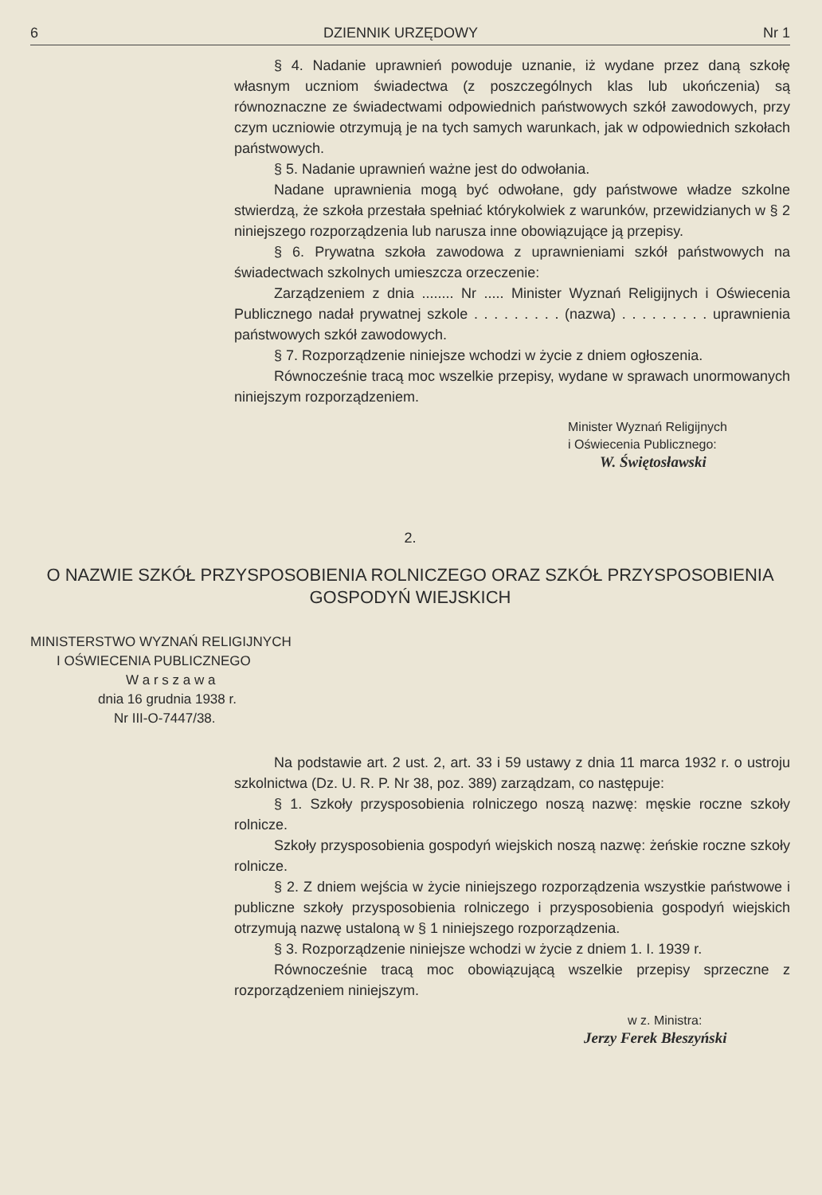6 DZIENNIK URZĘDOWY Nr 1
§ 4. Nadanie uprawnień powoduje uznanie, iż wydane przez daną szkołę własnym uczniom świadectwa (z poszczególnych klas lub ukończenia) są równoznaczne ze świadectwami odpowiednich państwowych szkół zawodowych, przy czym uczniowie otrzymują je na tych samych warunkach, jak w odpowiednich szkołach państwowych.
§ 5. Nadanie uprawnień ważne jest do odwołania.
Nadane uprawnienia mogą być odwołane, gdy państwowe władze szkolne stwierdzą, że szkoła przestała spełniać którykolwiek z warunków, przewidzianych w § 2 niniejszego rozporządzenia lub narusza inne obowiązujące ją przepisy.
§ 6. Prywatna szkoła zawodowa z uprawnieniami szkół państwowych na świadectwach szkolnych umieszcza orzeczenie:
Zarządzeniem z dnia ........ Nr ..... Minister Wyznań Religijnych i Oświecenia Publicznego nadał prywatnej szkole . . . . . . . . . (nazwa) . . . . . . . . . uprawnienia państwowych szkół zawodowych.
§ 7. Rozporządzenie niniejsze wchodzi w życie z dniem ogłoszenia.
Równocześnie tracą moc wszelkie przepisy, wydane w sprawach unormowanych niniejszym rozporządzeniem.
Minister Wyznań Religijnych
i Oświecenia Publicznego:
W. Świętosławski
2.
O NAZWIE SZKÓŁ PRZYSPOSOBIENIA ROLNICZEGO ORAZ SZKÓŁ PRZYSPOSOBIENIA GOSPODYŃ WIEJSKICH
MINISTERSTWO WYZNAŃ RELIGIJNYCH
I OŚWIECENIA PUBLICZNEGO
W a r s z a w a
dnia 16 grudnia 1938 r.
Nr III-O-7447/38.
Na podstawie art. 2 ust. 2, art. 33 i 59 ustawy z dnia 11 marca 1932 r. o ustroju szkolnictwa (Dz. U. R. P. Nr 38, poz. 389) zarządzam, co następuje:
§ 1. Szkoły przysposobienia rolniczego noszą nazwę: męskie roczne szkoły rolnicze.
Szkoły przysposobienia gospodyń wiejskich noszą nazwę: żeńskie roczne szkoły rolnicze.
§ 2. Z dniem wejścia w życie niniejszego rozporządzenia wszystkie państwowe i publiczne szkoły przysposobienia rolniczego i przysposobienia gospodyń wiejskich otrzymują nazwę ustaloną w § 1 niniejszego rozporządzenia.
§ 3. Rozporządzenie niniejsze wchodzi w życie z dniem 1. I. 1939 r.
Równocześnie tracą moc obowiązującą wszelkie przepisy sprzeczne z rozporządzeniem niniejszym.
w z. Ministra:
Jerzy Ferek Błeszyński